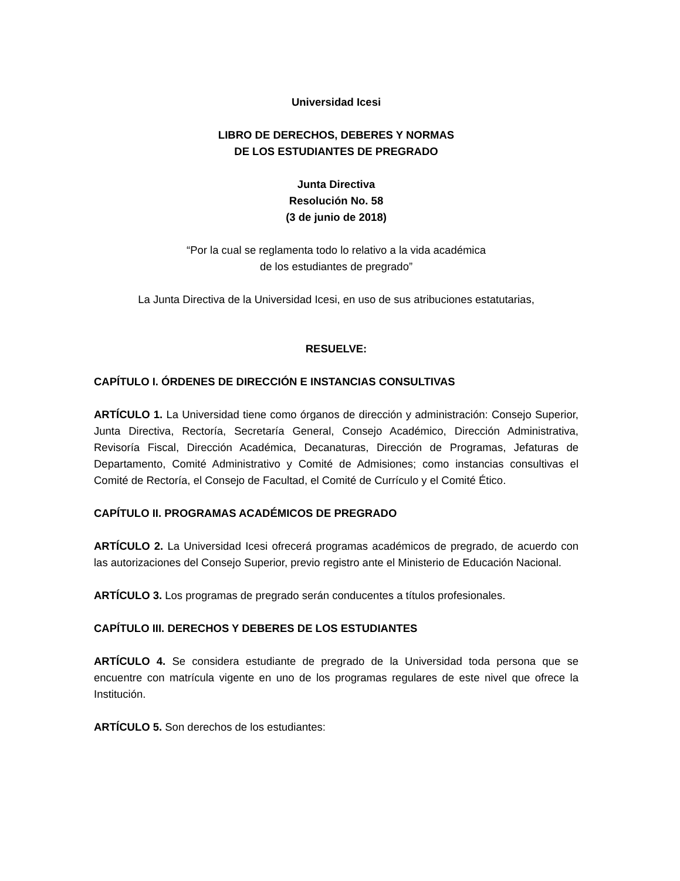Universidad Icesi
LIBRO DE DERECHOS, DEBERES Y NORMAS
DE LOS ESTUDIANTES DE PREGRADO
Junta Directiva
Resolución No. 58
(3 de junio de 2018)
“Por la cual se reglamenta todo lo relativo a la vida académica
de los estudiantes de pregrado”
La Junta Directiva de la Universidad Icesi, en uso de sus atribuciones estatutarias,
RESUELVE:
CAPÍTULO I. ÓRDENES DE DIRECCIÓN E INSTANCIAS CONSULTIVAS
ARTÍCULO 1. La Universidad tiene como órganos de dirección y administración: Consejo Superior, Junta Directiva, Rectoría, Secretaría General, Consejo Académico, Dirección Administrativa, Revisoría Fiscal, Dirección Académica, Decanaturas, Dirección de Programas, Jefaturas de Departamento, Comité Administrativo y Comité de Admisiones; como instancias consultivas el Comité de Rectoría, el Consejo de Facultad, el Comité de Currículo y el Comité Ético.
CAPÍTULO II. PROGRAMAS ACADÉMICOS DE PREGRADO
ARTÍCULO 2. La Universidad Icesi ofrecerá programas académicos de pregrado, de acuerdo con las autorizaciones del Consejo Superior, previo registro ante el Ministerio de Educación Nacional.
ARTÍCULO 3. Los programas de pregrado serán conducentes a títulos profesionales.
CAPÍTULO III. DERECHOS Y DEBERES DE LOS ESTUDIANTES
ARTÍCULO 4. Se considera estudiante de pregrado de la Universidad toda persona que se encuentre con matrícula vigente en uno de los programas regulares de este nivel que ofrece la Institución.
ARTÍCULO 5. Son derechos de los estudiantes: